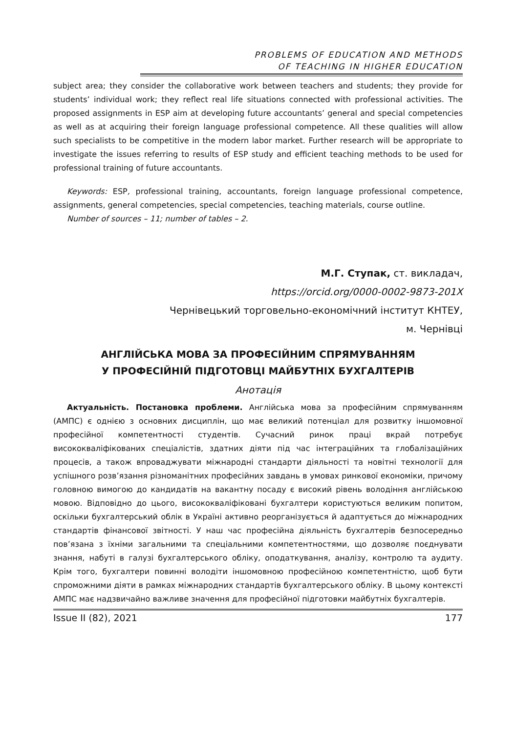PROBLEMS OF EDUCATION AND METHODS
OF TEACHING IN HIGHER EDUCATION
subject area; they consider the collaborative work between teachers and students; they provide for students’ individual work; they reflect real life situations connected with professional activities. The proposed assignments in ESP aim at developing future accountants’ general and special competencies as well as at acquiring their foreign language professional competence. All these qualities will allow such specialists to be competitive in the modern labor market. Further research will be appropriate to investigate the issues referring to results of ESP study and efficient teaching methods to be used for professional training of future accountants.
Keywords: ESP, professional training, accountants, foreign language professional competence, assignments, general competencies, special competencies, teaching materials, course outline.
Number of sources – 11; number of tables – 2.
М.Г. Ступак, ст. викладач,
https://orcid.org/0000-0002-9873-201X
Чернівецький торговельно-економічний інститут КНТЕУ,
м. Чернівці
АНГЛІЙСЬКА МОВА ЗА ПРОФЕСІЙНИМ СПРЯМУВАННЯМ
У ПРОФЕСІЙНІЙ ПІДГОТОВЦІ МАЙБУТНІХ БУХГАЛТЕРІВ
Анотація
Актуальність. Постановка проблеми. Англійська мова за професійним спрямуванням (АМПС) є однією з основних дисциплін, що має великий потенціал для розвитку іншомовної професійної компетентності студентів. Сучасний ринок праці вкрай потребує висококваліфікованих спеціалістів, здатних діяти під час інтеграційних та глобалізаційних процесів, а також впроваджувати міжнародні стандарти діяльності та новітні технології для успішного розв’язання різноманітних професійних завдань в умовах ринкової економіки, причому головною вимогою до кандидатів на вакантну посаду є високий рівень володіння англійською мовою. Відповідно до цього, висококваліфіковані бухгалтери користуються великим попитом, оскільки бухгалтерський облік в Україні активно реорганізується й адаптується до міжнародних стандартів фінансової звітності. У наш час професійна діяльність бухгалтерів безпосередньо пов’язана з їхніми загальними та спеціальними компетентностями, що дозволяє поєднувати знання, набуті в галузі бухгалтерського обліку, оподаткування, аналізу, контролю та аудиту. Крім того, бухгалтери повинні володіти іншомовною професійною компетентністю, щоб бути спроможними діяти в рамках міжнародних стандартів бухгалтерського обліку. В цьому контексті АМПС має надзвичайно важливе значення для професійної підготовки майбутніх бухгалтерів.
Issue II (82), 2021 177